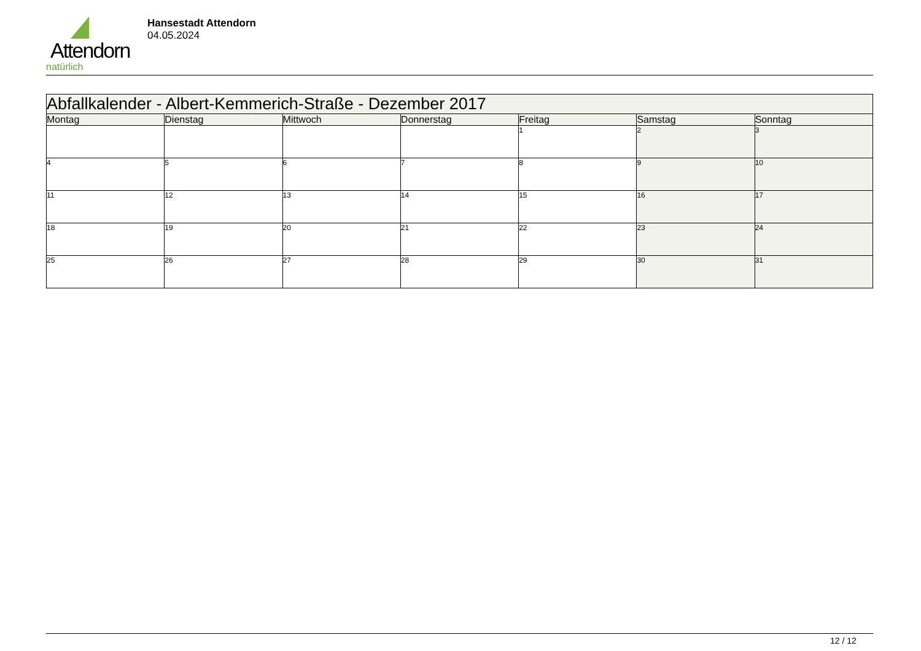Attendorn
natürlich
Hansestadt Attendorn
04.05.2024
| Abfallkalender - Albert-Kemmerich-Straße - Dezember 2017 | | | | | | |
| --- | --- | --- | --- | --- | --- | --- |
| Montag | Dienstag | Mittwoch | Donnerstag | Freitag | Samstag | Sonntag |
| | | | | 1 | 2 | 3 |
| 4 | 5 | 6 | 7 | 8 | 9 | 10 |
| 11 | 12 | 13 | 14 | 15 | 16 | 17 |
| 18 | 19 | 20 | 21 | 22 | 23 | 24 |
| 25 | 26 | 27 | 28 | 29 | 30 | 31 |
12 / 12